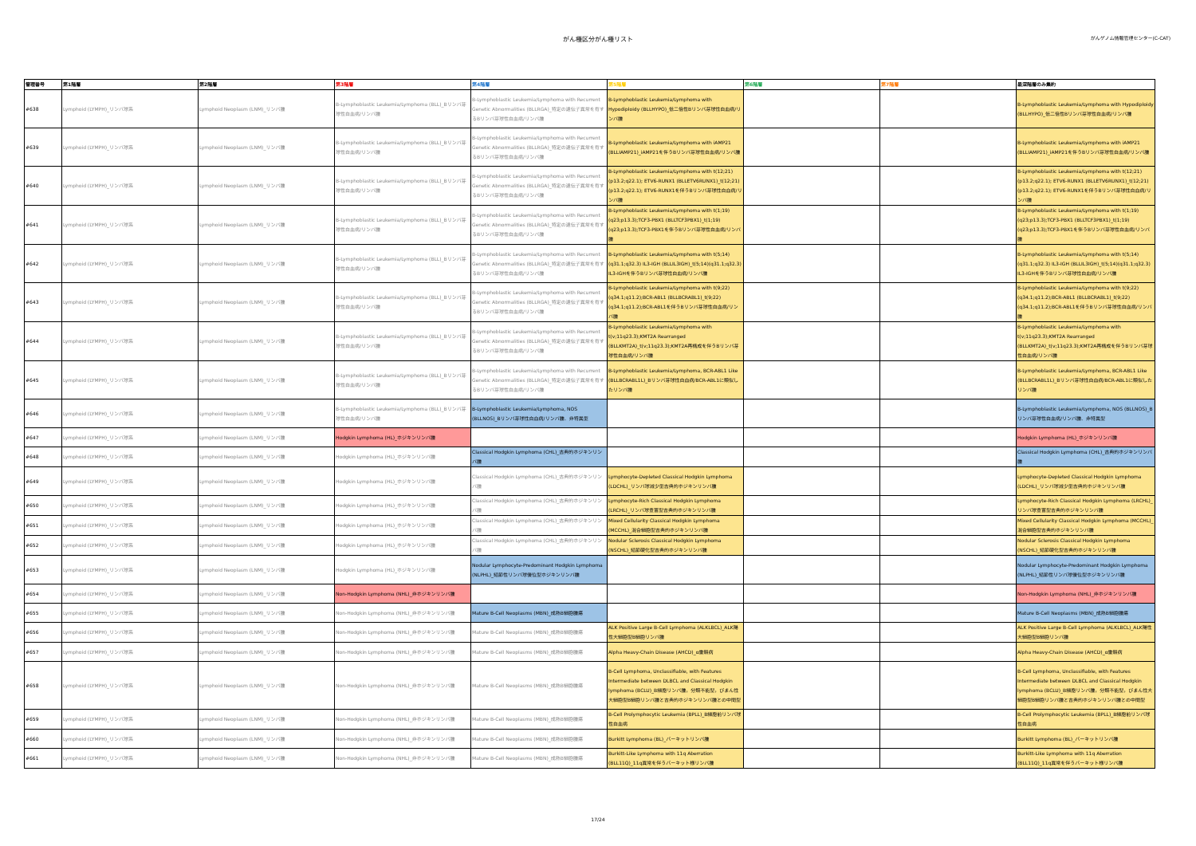がん種区分がん種リスト
がんゲノム情報管理センター(C-CAT)
| 管理番号 | 第1階層 | 第2階層 | 第3階層 | 第4階層 | 第5階層 | 第6階層 | 第7階層 | 最深階層のみ集約 |
| --- | --- | --- | --- | --- | --- | --- | --- | --- |
| #638 | Lymphoid (LYMPH)_リンパ球系 | Lymphoid Neoplasm (LNM)_リンパ腫 | B-Lymphoblastic Leukemia/Lymphoma (BLL)_Bリンパ芽球性白血病/リンパ腫 | B-Lymphoblastic Leukemia/Lymphoma with Recurrent Genetic Abnormalities (BLLRGA)_特定の遺伝子異常を有するBリンパ芽球性白血病/リンパ腫 | B-Lymphoblastic Leukemia/Lymphoma with Hypodiploidy (BLLHYPO)_低二倍性Bリンパ芽球性白血病/リンパ腫 | | | B-Lymphoblastic Leukemia/Lymphoma with Hypodiploidy (BLLHYPO)_低二倍性Bリンパ芽球性白血病/リンパ腫 |
| #639 | Lymphoid (LYMPH)_リンパ球系 | Lymphoid Neoplasm (LNM)_リンパ腫 | B-Lymphoblastic Leukemia/Lymphoma (BLL)_Bリンパ芽球性白血病/リンパ腫 | B-Lymphoblastic Leukemia/Lymphoma with Recurrent Genetic Abnormalities (BLLRGA)_特定の遺伝子異常を有するBリンパ芽球性白血病/リンパ腫 | B-Lymphoblastic Leukemia/Lymphoma with iAMP21 (BLLIAMP21)_iAMP21を伴うBリンパ芽球性白血病/リンパ腫 | | | B-Lymphoblastic Leukemia/Lymphoma with iAMP21 (BLLIAMP21)_iAMP21を伴うBリンパ芽球性白血病/リンパ腫 |
| #640 | Lymphoid (LYMPH)_リンパ球系 | Lymphoid Neoplasm (LNM)_リンパ腫 | B-Lymphoblastic Leukemia/Lymphoma (BLL)_Bリンパ芽球性白血病/リンパ腫 | B-Lymphoblastic Leukemia/Lymphoma with Recurrent Genetic Abnormalities (BLLRGA)_特定の遺伝子異常を有するBリンパ芽球性白血病/リンパ腫 | B-Lymphoblastic Leukemia/Lymphoma with t(12;21)(p13.2;q22.1); ETV6-RUNX1 (BLLETV6RUNX1)_t(12;21)(p13.2;q22.1); ETV6-RUNX1を伴うBリンパ芽球性白血病/リンパ腫 | | | B-Lymphoblastic Leukemia/Lymphoma with t(12;21)(p13.2;q22.1); ETV6-RUNX1 (BLLETV6RUNX1)_t(12;21)(p13.2;q22.1); ETV6-RUNX1を伴うBリンパ芽球性白血病/リンパ腫 |
| #641 | Lymphoid (LYMPH)_リンパ球系 | Lymphoid Neoplasm (LNM)_リンパ腫 | B-Lymphoblastic Leukemia/Lymphoma (BLL)_Bリンパ芽球性白血病/リンパ腫 | B-Lymphoblastic Leukemia/Lymphoma with Recurrent Genetic Abnormalities (BLLRGA)_特定の遺伝子異常を有するBリンパ芽球性白血病/リンパ腫 | B-Lymphoblastic Leukemia/Lymphoma with t(1;19)(q23;p13.3);TCF3-PBX1 (BLLTCF3PBX1)_t(1;19)(q23;p13.3);TCF3-PBX1を伴うBリンパ芽球性白血病/リンパ腫 | | | B-Lymphoblastic Leukemia/Lymphoma with t(1;19)(q23;p13.3);TCF3-PBX1 (BLLTCF3PBX1)_t(1;19)(q23;p13.3);TCF3-PBX1を伴うBリンパ芽球性白血病/リンパ腫 |
| #642 | Lymphoid (LYMPH)_リンパ球系 | Lymphoid Neoplasm (LNM)_リンパ腫 | B-Lymphoblastic Leukemia/Lymphoma (BLL)_Bリンパ芽球性白血病/リンパ腫 | B-Lymphoblastic Leukemia/Lymphoma with Recurrent Genetic Abnormalities (BLLRGA)_特定の遺伝子異常を有するBリンパ芽球性白血病/リンパ腫 | B-Lymphoblastic Leukemia/Lymphoma with t(5;14)(q31.1;q32.3) IL3-IGH (BLLIL3IGH)_t(5;14)(q31.1;q32.3) IL3-IGHを伴うBリンパ芽球性白血病/リンパ腫 | | | B-Lymphoblastic Leukemia/Lymphoma with t(5;14)(q31.1;q32.3) IL3-IGH (BLLIL3IGH)_t(5;14)(q31.1;q32.3) IL3-IGHを伴うBリンパ芽球性白血病/リンパ腫 |
| #643 | Lymphoid (LYMPH)_リンパ球系 | Lymphoid Neoplasm (LNM)_リンパ腫 | B-Lymphoblastic Leukemia/Lymphoma (BLL)_Bリンパ芽球性白血病/リンパ腫 | B-Lymphoblastic Leukemia/Lymphoma with Recurrent Genetic Abnormalities (BLLRGA)_特定の遺伝子異常を有するBリンパ芽球性白血病/リンパ腫 | B-Lymphoblastic Leukemia/Lymphoma with t(9;22)(q34.1;q11.2);BCR-ABL1 (BLLBCRABL1)_t(9;22)(q34.1;q11.2);BCR-ABL1を伴うBリンパ芽球性白血病/リンパ腫 | | | B-Lymphoblastic Leukemia/Lymphoma with t(9;22)(q34.1;q11.2);BCR-ABL1 (BLLBCRABL1)_t(9;22)(q34.1;q11.2);BCR-ABL1を伴うBリンパ芽球性白血病/リンパ腫 |
| #644 | Lymphoid (LYMPH)_リンパ球系 | Lymphoid Neoplasm (LNM)_リンパ腫 | B-Lymphoblastic Leukemia/Lymphoma (BLL)_Bリンパ芽球性白血病/リンパ腫 | B-Lymphoblastic Leukemia/Lymphoma with Recurrent Genetic Abnormalities (BLLRGA)_特定の遺伝子異常を有するBリンパ芽球性白血病/リンパ腫 | B-Lymphoblastic Leukemia/Lymphoma with t(v;11q23.3);KMT2A Rearranged (BLLKMT2A)_t(v;11q23.3);KMT2A再構成を伴うBリンパ芽球性白血病/リンパ腫 | | | B-Lymphoblastic Leukemia/Lymphoma with t(v;11q23.3);KMT2A Rearranged (BLLKMT2A)_t(v;11q23.3);KMT2A再構成を伴うBリンパ芽球性白血病/リンパ腫 |
| #645 | Lymphoid (LYMPH)_リンパ球系 | Lymphoid Neoplasm (LNM)_リンパ腫 | B-Lymphoblastic Leukemia/Lymphoma (BLL)_Bリンパ芽球性白血病/リンパ腫 | B-Lymphoblastic Leukemia/Lymphoma with Recurrent Genetic Abnormalities (BLLRGA)_特定の遺伝子異常を有するBリンパ芽球性白血病/リンパ腫 | B-Lymphoblastic Leukemia/Lymphoma, BCR-ABL1 Like (BLLBCRABL1L)_Bリンパ芽球性白血病/BCR-ABL1に類似したリンパ腫 | | | B-Lymphoblastic Leukemia/Lymphoma, BCR-ABL1 Like (BLLBCRABL1L)_Bリンパ芽球性白血病/BCR-ABL1に類似したリンパ腫 |
| #646 | Lymphoid (LYMPH)_リンパ球系 | Lymphoid Neoplasm (LNM)_リンパ腫 | B-Lymphoblastic Leukemia/Lymphoma (BLL)_Bリンパ芽球性白血病/リンパ腫 | B-Lymphoblastic Leukemia/Lymphoma, NOS (BLLNOS)_Bリンパ芽球性白血病/リンパ腫、非特異型 | | | | B-Lymphoblastic Leukemia/Lymphoma, NOS (BLLNOS)_Bリンパ芽球性白血病/リンパ腫、非特異型 |
| #647 | Lymphoid (LYMPH)_リンパ球系 | Lymphoid Neoplasm (LNM)_リンパ腫 | Hodgkin Lymphoma (HL)_ホジキンリンパ腫 | | | | | Hodgkin Lymphoma (HL)_ホジキンリンパ腫 |
| #648 | Lymphoid (LYMPH)_リンパ球系 | Lymphoid Neoplasm (LNM)_リンパ腫 | Hodgkin Lymphoma (HL)_ホジキンリンパ腫 | Classical Hodgkin Lymphoma (CHL)_古典的ホジキンリンパ腫 | | | | Classical Hodgkin Lymphoma (CHL)_古典的ホジキンリンパ腫 |
| #649 | Lymphoid (LYMPH)_リンパ球系 | Lymphoid Neoplasm (LNM)_リンパ腫 | Hodgkin Lymphoma (HL)_ホジキンリンパ腫 | Classical Hodgkin Lymphoma (CHL)_古典的ホジキンリンパ腫 | Lymphocyte-Depleted Classical Hodgkin Lymphoma (LDCHL)_リンパ球減少型古典的ホジキンリンパ腫 | | | Lymphocyte-Depleted Classical Hodgkin Lymphoma (LDCHL)_リンパ球減少型古典的ホジキンリンパ腫 |
| #650 | Lymphoid (LYMPH)_リンパ球系 | Lymphoid Neoplasm (LNM)_リンパ腫 | Hodgkin Lymphoma (HL)_ホジキンリンパ腫 | Classical Hodgkin Lymphoma (CHL)_古典的ホジキンリンパ腫 | Lymphocyte-Rich Classical Hodgkin Lymphoma (LRCHL)_リンパ球豊富型古典的ホジキンリンパ腫 | | | Lymphocyte-Rich Classical Hodgkin Lymphoma (LRCHL)_リンパ球豊富型古典的ホジキンリンパ腫 |
| #651 | Lymphoid (LYMPH)_リンパ球系 | Lymphoid Neoplasm (LNM)_リンパ腫 | Hodgkin Lymphoma (HL)_ホジキンリンパ腫 | Classical Hodgkin Lymphoma (CHL)_古典的ホジキンリンパ腫 | Mixed Cellularity Classical Hodgkin Lymphoma (MCCHL)_混合細胞型古典的ホジキンリンパ腫 | | | Mixed Cellularity Classical Hodgkin Lymphoma (MCCHL)_混合細胞型古典的ホジキンリンパ腫 |
| #652 | Lymphoid (LYMPH)_リンパ球系 | Lymphoid Neoplasm (LNM)_リンパ腫 | Hodgkin Lymphoma (HL)_ホジキンリンパ腫 | Classical Hodgkin Lymphoma (CHL)_古典的ホジキンリンパ腫 | Nodular Sclerosis Classical Hodgkin Lymphoma (NSCHL)_結節硬化型古典的ホジキンリンパ腫 | | | Nodular Sclerosis Classical Hodgkin Lymphoma (NSCHL)_結節硬化型古典的ホジキンリンパ腫 |
| #653 | Lymphoid (LYMPH)_リンパ球系 | Lymphoid Neoplasm (LNM)_リンパ腫 | Hodgkin Lymphoma (HL)_ホジキンリンパ腫 | Nodular Lymphocyte-Predominant Hodgkin Lymphoma (NLPHL)_結節性リンパ球優位型ホジキンリンパ腫 | | | | Nodular Lymphocyte-Predominant Hodgkin Lymphoma (NLPHL)_結節性リンパ球優位型ホジキンリンパ腫 |
| #654 | Lymphoid (LYMPH)_リンパ球系 | Lymphoid Neoplasm (LNM)_リンパ腫 | Non-Hodgkin Lymphoma (NHL)_非ホジキンリンパ腫 | | | | | Non-Hodgkin Lymphoma (NHL)_非ホジキンリンパ腫 |
| #655 | Lymphoid (LYMPH)_リンパ球系 | Lymphoid Neoplasm (LNM)_リンパ腫 | Non-Hodgkin Lymphoma (NHL)_非ホジキンリンパ腫 | Mature B-Cell Neoplasms (MBN)_成熟B細胞腫瘍 | | | | Mature B-Cell Neoplasms (MBN)_成熟B細胞腫瘍 |
| #656 | Lymphoid (LYMPH)_リンパ球系 | Lymphoid Neoplasm (LNM)_リンパ腫 | Non-Hodgkin Lymphoma (NHL)_非ホジキンリンパ腫 | Mature B-Cell Neoplasms (MBN)_成熟B細胞腫瘍 | ALK Positive Large B-Cell Lymphoma (ALKLBCL)_ALK陽性大細胞型B細胞リンパ腫 | | | ALK Positive Large B-Cell Lymphoma (ALKLBCL)_ALK陽性大細胞型B細胞リンパ腫 |
| #657 | Lymphoid (LYMPH)_リンパ球系 | Lymphoid Neoplasm (LNM)_リンパ腫 | Non-Hodgkin Lymphoma (NHL)_非ホジキンリンパ腫 | Mature B-Cell Neoplasms (MBN)_成熟B細胞腫瘍 | Alpha Heavy-Chain Disease (AHCD)_α重鎖病 | | | Alpha Heavy-Chain Disease (AHCD)_α重鎖病 |
| #658 | Lymphoid (LYMPH)_リンパ球系 | Lymphoid Neoplasm (LNM)_リンパ腫 | Non-Hodgkin Lymphoma (NHL)_非ホジキンリンパ腫 | Mature B-Cell Neoplasms (MBN)_成熟B細胞腫瘍 | B-Cell Lymphoma, Unclassifiable, with Features Intermediate between DLBCL and Classical Hodgkin lymphoma (BCLU)_B細胞リンパ腫，分類不能型，びまん性大細胞型B細胞リンパ腫と古典的ホジキンリンパ腫との中間型 | | | B-Cell Lymphoma, Unclassifiable, with Features Intermediate between DLBCL and Classical Hodgkin lymphoma (BCLU)_B細胞リンパ腫，分類不能型，びまん性大細胞型B細胞リンパ腫と古典的ホジキンリンパ腫との中間型 |
| #659 | Lymphoid (LYMPH)_リンパ球系 | Lymphoid Neoplasm (LNM)_リンパ腫 | Non-Hodgkin Lymphoma (NHL)_非ホジキンリンパ腫 | Mature B-Cell Neoplasms (MBN)_成熟B細胞腫瘍 | B-Cell Prolymphocytic Leukemia (BPLL)_B細胞前リンパ球性白血病 | | | B-Cell Prolymphocytic Leukemia (BPLL)_B細胞前リンパ球性白血病 |
| #660 | Lymphoid (LYMPH)_リンパ球系 | Lymphoid Neoplasm (LNM)_リンパ腫 | Non-Hodgkin Lymphoma (NHL)_非ホジキンリンパ腫 | Mature B-Cell Neoplasms (MBN)_成熟B細胞腫瘍 | Burkitt Lymphoma (BL)_バーキットリンパ腫 | | | Burkitt Lymphoma (BL)_バーキットリンパ腫 |
| #661 | Lymphoid (LYMPH)_リンパ球系 | Lymphoid Neoplasm (LNM)_リンパ腫 | Non-Hodgkin Lymphoma (NHL)_非ホジキンリンパ腫 | Mature B-Cell Neoplasms (MBN)_成熟B細胞腫瘍 | Burkitt-Like Lymphoma with 11q Aberration (BLL11Q)_11q異常を伴うバーキット様リンパ腫 | | | Burkitt-Like Lymphoma with 11q Aberration (BLL11Q)_11q異常を伴うバーキット様リンパ腫 |
17/24